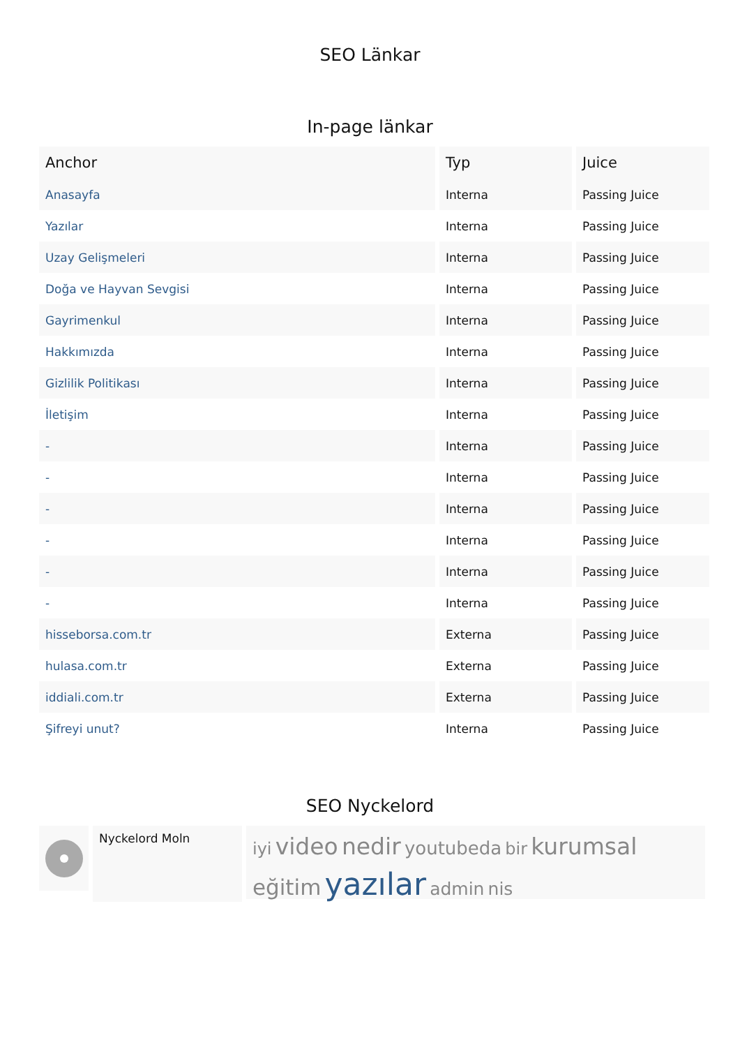SEO Länkar
In-page länkar
| Anchor | Typ | Juice |
| --- | --- | --- |
| Anasayfa | Interna | Passing Juice |
| Yazılar | Interna | Passing Juice |
| Uzay Gelişmeleri | Interna | Passing Juice |
| Doğa ve Hayvan Sevgisi | Interna | Passing Juice |
| Gayrimenkul | Interna | Passing Juice |
| Hakkımızda | Interna | Passing Juice |
| Gizlilik Politikası | Interna | Passing Juice |
| İletişim | Interna | Passing Juice |
| - | Interna | Passing Juice |
| - | Interna | Passing Juice |
| - | Interna | Passing Juice |
| - | Interna | Passing Juice |
| - | Interna | Passing Juice |
| - | Interna | Passing Juice |
| hisseborsa.com.tr | Externa | Passing Juice |
| hulasa.com.tr | Externa | Passing Juice |
| iddiali.com.tr | Externa | Passing Juice |
| Şifreyi unut? | Interna | Passing Juice |
SEO Nyckelord
Nyckelord Moln
iyi video nedir youtubeda bir kurumsal eğitim yazılar admin nis